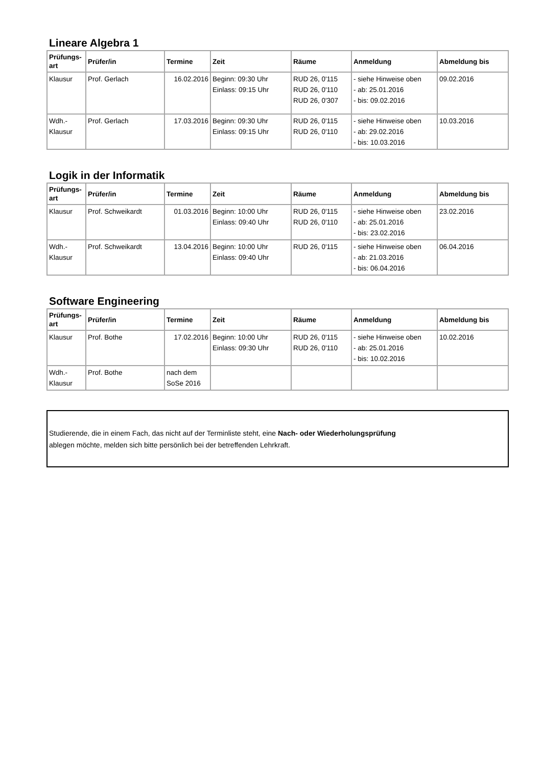Lineare Algebra 1
| Prüfungs- art | Prüfer/in | Termine | Zeit | Räume | Anmeldung | Abmeldung bis |
| --- | --- | --- | --- | --- | --- | --- |
| Klausur | Prof. Gerlach | 16.02.2016 | Beginn: 09:30 Uhr Einlass: 09:15 Uhr | RUD 26, 0'115 RUD 26, 0'110 RUD 26, 0'307 | - siehe Hinweise oben - ab: 25.01.2016 - bis: 09.02.2016 | 09.02.2016 |
| Wdh.- Klausur | Prof. Gerlach | 17.03.2016 | Beginn: 09:30 Uhr Einlass: 09:15 Uhr | RUD 26, 0'115 RUD 26, 0'110 | - siehe Hinweise oben - ab: 29.02.2016 - bis: 10.03.2016 | 10.03.2016 |
Logik in der Informatik
| Prüfungs- art | Prüfer/in | Termine | Zeit | Räume | Anmeldung | Abmeldung bis |
| --- | --- | --- | --- | --- | --- | --- |
| Klausur | Prof. Schweikardt | 01.03.2016 | Beginn: 10:00 Uhr Einlass: 09:40 Uhr | RUD 26, 0'115 RUD 26, 0'110 | - siehe Hinweise oben - ab: 25.01.2016 - bis: 23.02.2016 | 23.02.2016 |
| Wdh.- Klausur | Prof. Schweikardt | 13.04.2016 | Beginn: 10:00 Uhr Einlass: 09:40 Uhr | RUD 26, 0'115 | - siehe Hinweise oben - ab: 21.03.2016 - bis: 06.04.2016 | 06.04.2016 |
Software Engineering
| Prüfungs- art | Prüfer/in | Termine | Zeit | Räume | Anmeldung | Abmeldung bis |
| --- | --- | --- | --- | --- | --- | --- |
| Klausur | Prof. Bothe | 17.02.2016 | Beginn: 10:00 Uhr Einlass: 09:30 Uhr | RUD 26, 0'115 RUD 26, 0'110 | - siehe Hinweise oben - ab: 25.01.2016 - bis: 10.02.2016 | 10.02.2016 |
| Wdh.- Klausur | Prof. Bothe | nach dem SoSe 2016 | | | | |
Studierende, die in einem Fach, das nicht auf der Terminliste steht, eine Nach- oder Wiederholungsprüfung
ablegen möchte, melden sich bitte persönlich bei der betreffenden Lehrkraft.